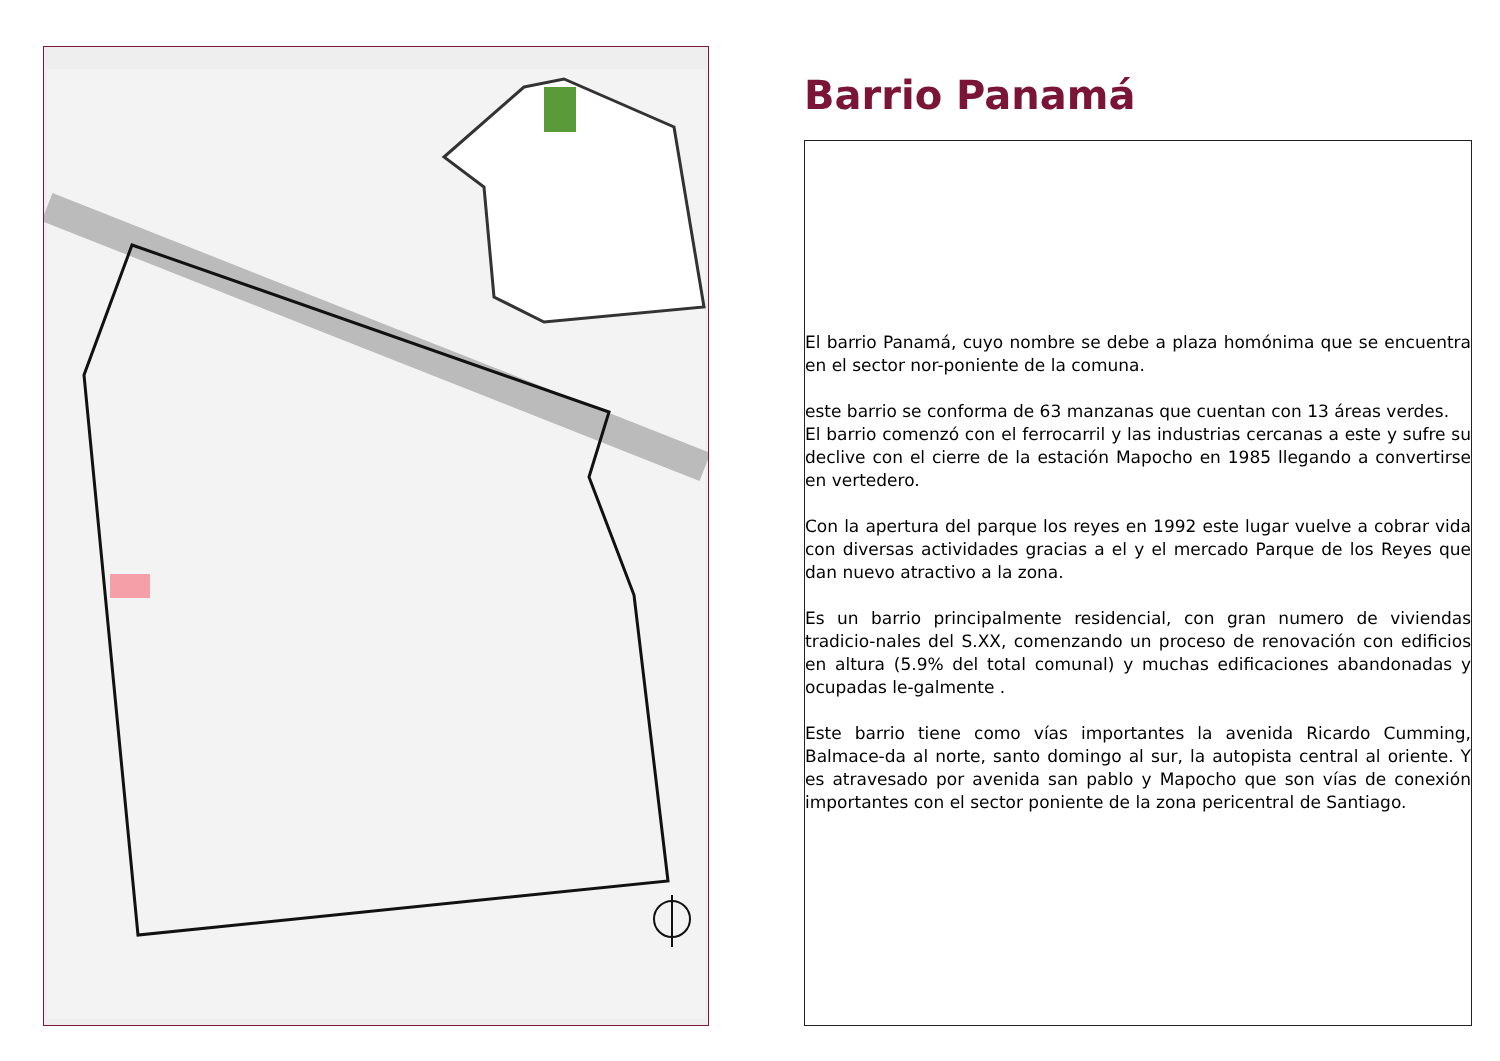Barrio Panamá
El barrio Panamá, cuyo nombre se debe a plaza homónima que se encuentra en el sector nor-poniente de la comuna.
este barrio se conforma de 63 manzanas que cuentan con 13 áreas verdes.
El barrio comenzó con el ferrocarril y las industrias cercanas a este y sufre su declive con el cierre de la estación Mapocho en 1985 llegando a convertirse en vertedero.
Con la apertura del parque los reyes en 1992 este lugar vuelve a cobrar vida con diversas actividades gracias a el y el mercado Parque de los Reyes que dan nuevo atractivo a la zona.
Es un barrio principalmente residencial, con gran numero de viviendas tradicio-nales del S.XX, comenzando un proceso de renovación con edificios en altura (5.9% del total comunal) y muchas edificaciones abandonadas y ocupadas le-galmente .
Este barrio tiene como vías importantes la avenida Ricardo Cumming, Balmace-da al norte, santo domingo al sur, la autopista central al oriente. Y es atravesado por avenida san pablo y Mapocho que son vías de conexión importantes con el sector poniente de la zona pericentral de Santiago.